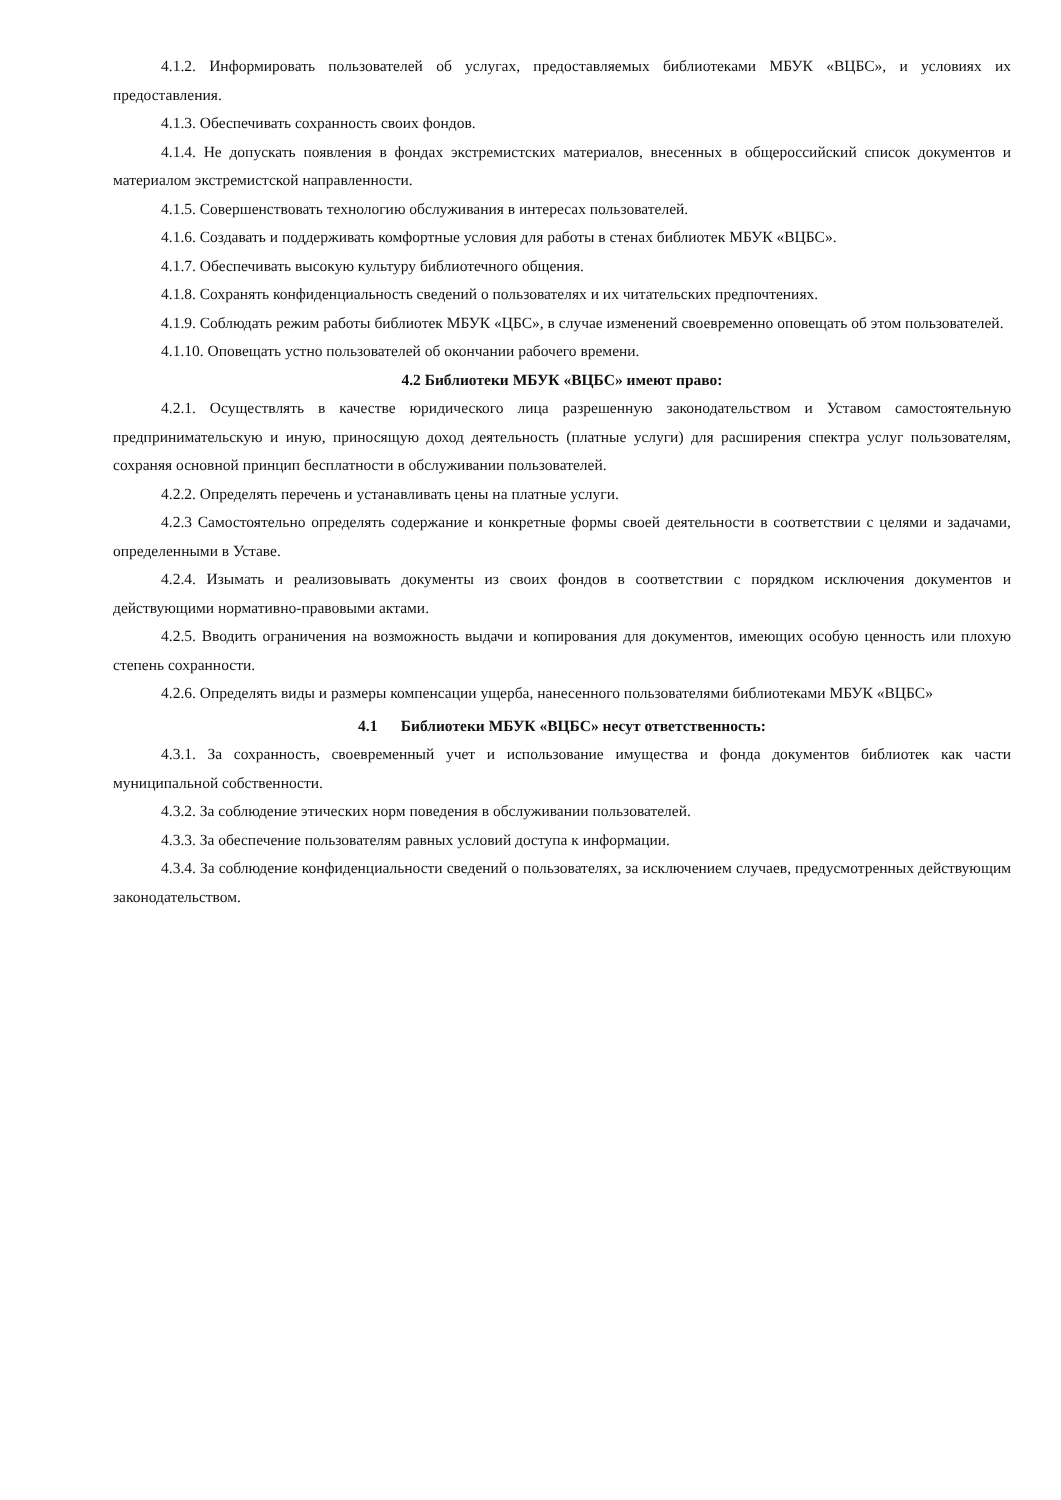4.1.2. Информировать пользователей об услугах, предоставляемых библиотеками МБУК «ВЦБС», и условиях их предоставления.
4.1.3. Обеспечивать сохранность своих фондов.
4.1.4. Не допускать появления в фондах экстремистских материалов, внесенных в общероссийский список документов и материалом экстремистской направленности.
4.1.5. Совершенствовать технологию обслуживания в интересах пользователей.
4.1.6. Создавать и поддерживать комфортные условия для работы в стенах библиотек МБУК «ВЦБС».
4.1.7. Обеспечивать высокую культуру библиотечного общения.
4.1.8. Сохранять конфиденциальность сведений о пользователях и их читательских предпочтениях.
4.1.9. Соблюдать режим работы библиотек МБУК «ЦБС», в случае изменений своевременно оповещать об этом пользователей.
4.1.10. Оповещать устно пользователей об окончании рабочего времени.
4.2 Библиотеки МБУК «ВЦБС» имеют право:
4.2.1. Осуществлять в качестве юридического лица разрешенную законодательством и Уставом самостоятельную предпринимательскую и иную, приносящую доход деятельность (платные услуги) для расширения спектра услуг пользователям, сохраняя основной принцип бесплатности в обслуживании пользователей.
4.2.2. Определять перечень и устанавливать цены на платные услуги.
4.2.3 Самостоятельно определять содержание и конкретные формы своей деятельности в соответствии с целями и задачами, определенными в Уставе.
4.2.4. Изымать и реализовывать документы из своих фондов в соответствии с порядком исключения документов и действующими нормативно-правовыми актами.
4.2.5. Вводить ограничения на возможность выдачи и копирования для документов, имеющих особую ценность или плохую степень сохранности.
4.2.6. Определять виды и размеры компенсации ущерба, нанесенного пользователями библиотеками МБУК «ВЦБС»
4.1 Библиотеки МБУК «ВЦБС» несут ответственность:
4.3.1. За сохранность, своевременный учет и использование имущества и фонда документов библиотек как части муниципальной собственности.
4.3.2. За соблюдение этических норм поведения в обслуживании пользователей.
4.3.3. За обеспечение пользователям равных условий доступа к информации.
4.3.4. За соблюдение конфиденциальности сведений о пользователях, за исключением случаев, предусмотренных действующим законодательством.